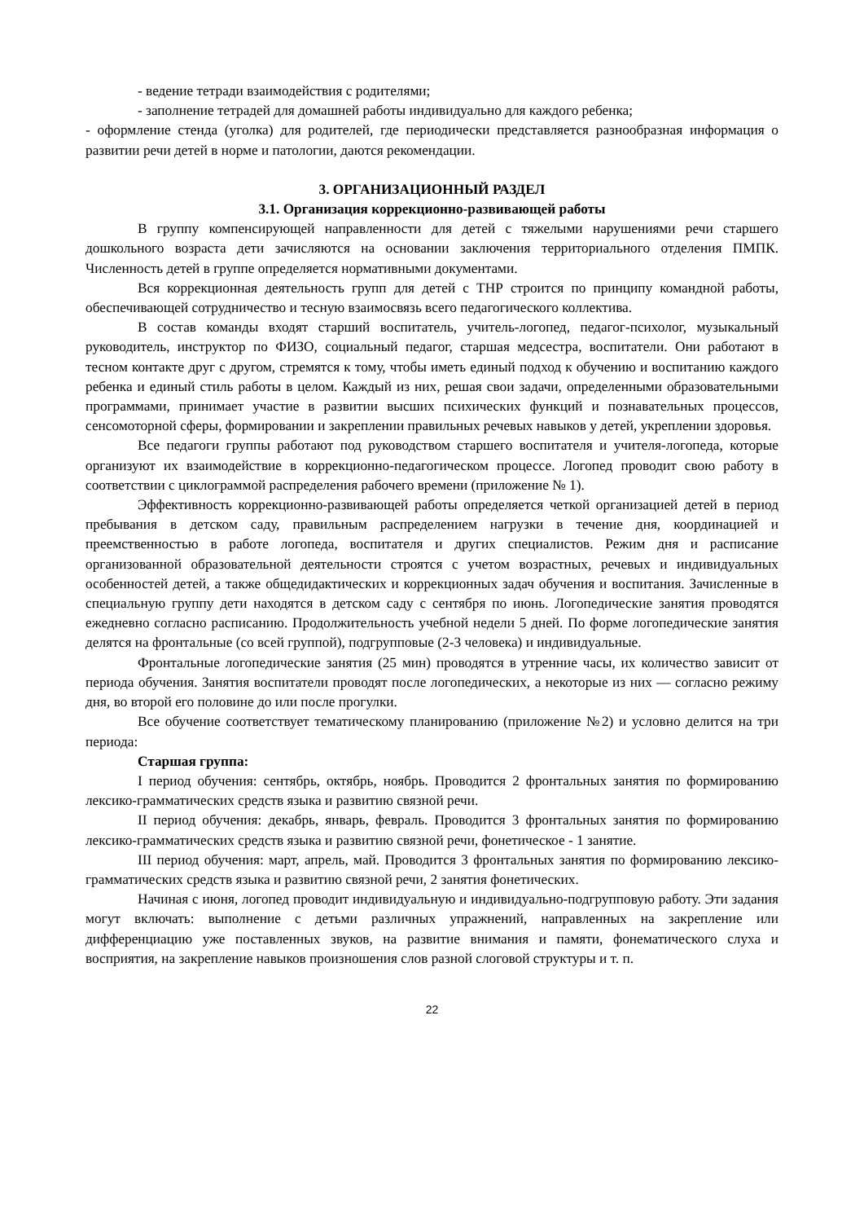- ведение тетради взаимодействия с родителями;
- заполнение тетрадей для домашней работы индивидуально для каждого ребенка;
- оформление стенда (уголка) для родителей, где периодически представляется разнообразная информация о развитии речи детей в норме и патологии, даются рекомендации.
3. ОРГАНИЗАЦИОННЫЙ РАЗДЕЛ
3.1. Организация коррекционно-развивающей работы
В группу компенсирующей направленности для детей с тяжелыми нарушениями речи старшего дошкольного возраста дети зачисляются на основании заключения территориального отделения ПМПК. Численность детей в группе определяется нормативными документами.
Вся коррекционная деятельность групп для детей с ТНР строится по принципу командной работы, обеспечивающей сотрудничество и тесную взаимосвязь всего педагогического коллектива.
В состав команды входят старший воспитатель, учитель-логопед, педагог-психолог, музыкальный руководитель, инструктор по ФИЗО, социальный педагог, старшая медсестра, воспитатели. Они работают в тесном контакте друг с другом, стремятся к тому, чтобы иметь единый подход к обучению и воспитанию каждого ребенка и единый стиль работы в целом. Каждый из них, решая свои задачи, определенными образовательными программами, принимает участие в развитии высших психических функций и познавательных процессов, сенсомоторной сферы, формировании и закреплении правильных речевых навыков у детей, укреплении здоровья.
Все педагоги группы работают под руководством старшего воспитателя и учителя-логопеда, которые организуют их взаимодействие в коррекционно-педагогическом процессе. Логопед проводит свою работу в соответствии с циклограммой распределения рабочего времени (приложение № 1).
Эффективность коррекционно-развивающей работы определяется четкой организацией детей в период пребывания в детском саду, правильным распределением нагрузки в течение дня, координацией и преемственностью в работе логопеда, воспитателя и других специалистов. Режим дня и расписание организованной образовательной деятельности строятся с учетом возрастных, речевых и индивидуальных особенностей детей, а также общедидактических и коррекционных задач обучения и воспитания. Зачисленные в специальную группу дети находятся в детском саду с сентября по июнь. Логопедические занятия проводятся ежедневно согласно расписанию. Продолжительность учебной недели 5 дней. По форме логопедические занятия делятся на фронтальные (со всей группой), подгрупповые (2-3 человека) и индивидуальные.
Фронтальные логопедические занятия (25 мин) проводятся в утренние часы, их количество зависит от периода обучения. Занятия воспитатели проводят после логопедических, а некоторые из них — согласно режиму дня, во второй его половине до или после прогулки.
Все обучение соответствует тематическому планированию (приложение №2) и условно делится на три периода:
Старшая группа:
I период обучения: сентябрь, октябрь, ноябрь. Проводится 2 фронтальных занятия по формированию лексико-грамматических средств языка и развитию связной речи.
II период обучения: декабрь, январь, февраль. Проводится 3 фронтальных занятия по формированию лексико-грамматических средств языка и развитию связной речи, фонетическое - 1 занятие.
III период обучения: март, апрель, май. Проводится 3 фронтальных занятия по формированию лексико-грамматических средств языка и развитию связной речи, 2 занятия фонетических.
Начиная с июня, логопед проводит индивидуальную и индивидуально-подгрупповую работу. Эти задания могут включать: выполнение с детьми различных упражнений, направленных на закрепление или дифференциацию уже поставленных звуков, на развитие внимания и памяти, фонематического слуха и восприятия, на закрепление навыков произношения слов разной слоговой структуры и т. п.
22